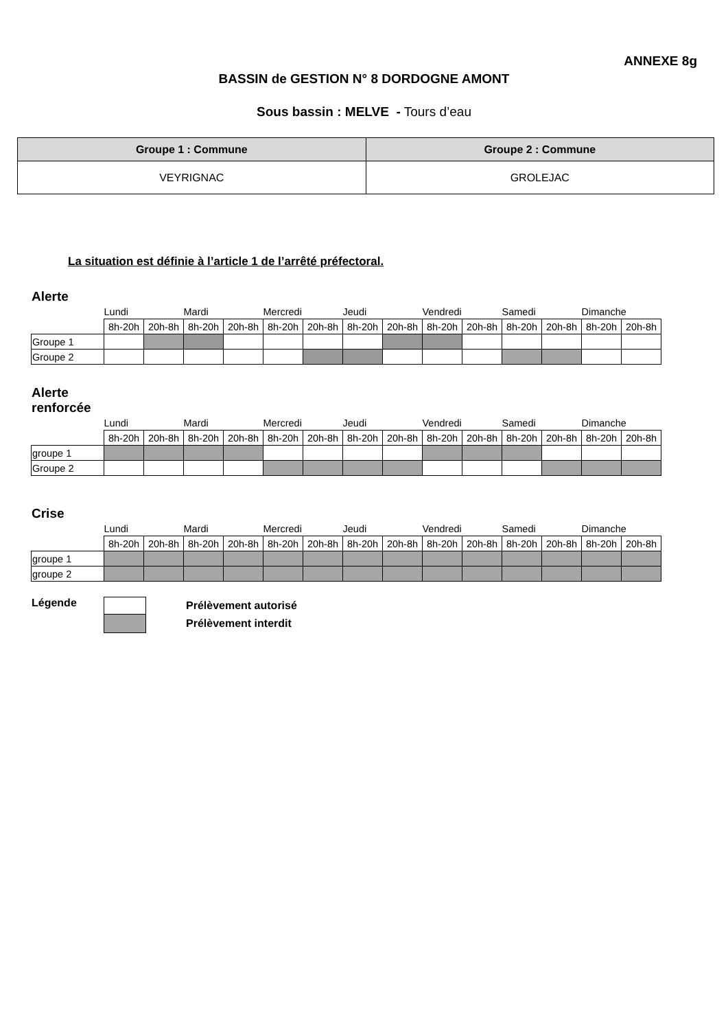ANNEXE 8g
BASSIN de GESTION N° 8 DORDOGNE AMONT
Sous bassin : MELVE - Tours d’eau
| Groupe 1 : Commune | Groupe 2 : Commune |
| --- | --- |
| VEYRIGNAC | GROLEJAC |
La situation est définie à l’article 1 de l’arrêté préfectoral.
Alerte
| | Lundi | | Mardi | | Mercredi | | Jeudi | | Vendredi | | Samedi | | Dimanche | |
| | 8h-20h | 20h-8h | 8h-20h | 20h-8h | 8h-20h | 20h-8h | 8h-20h | 20h-8h | 8h-20h | 20h-8h | 8h-20h | 20h-8h | 8h-20h | 20h-8h |
| Groupe 1 | | | | | | | | | | | | | | |
| Groupe 2 | | | | | | | | | | | | | | |
Alerte
renforcée
| | Lundi | | Mardi | | Mercredi | | Jeudi | | Vendredi | | Samedi | | Dimanche | |
| | 8h-20h | 20h-8h | 8h-20h | 20h-8h | 8h-20h | 20h-8h | 8h-20h | 20h-8h | 8h-20h | 20h-8h | 8h-20h | 20h-8h | 8h-20h | 20h-8h |
| groupe 1 | | | | | | | | | | | | | | |
| Groupe 2 | | | | | | | | | | | | | | |
Crise
| | Lundi | | Mardi | | Mercredi | | Jeudi | | Vendredi | | Samedi | | Dimanche | |
| | 8h-20h | 20h-8h | 8h-20h | 20h-8h | 8h-20h | 20h-8h | 8h-20h | 20h-8h | 8h-20h | 20h-8h | 8h-20h | 20h-8h | 8h-20h | 20h-8h |
| groupe 1 | | | | | | | | | | | | | | |
| groupe 2 | | | | | | | | | | | | | | |
Légende
Prélèvement autorisé
Prélèvement interdit